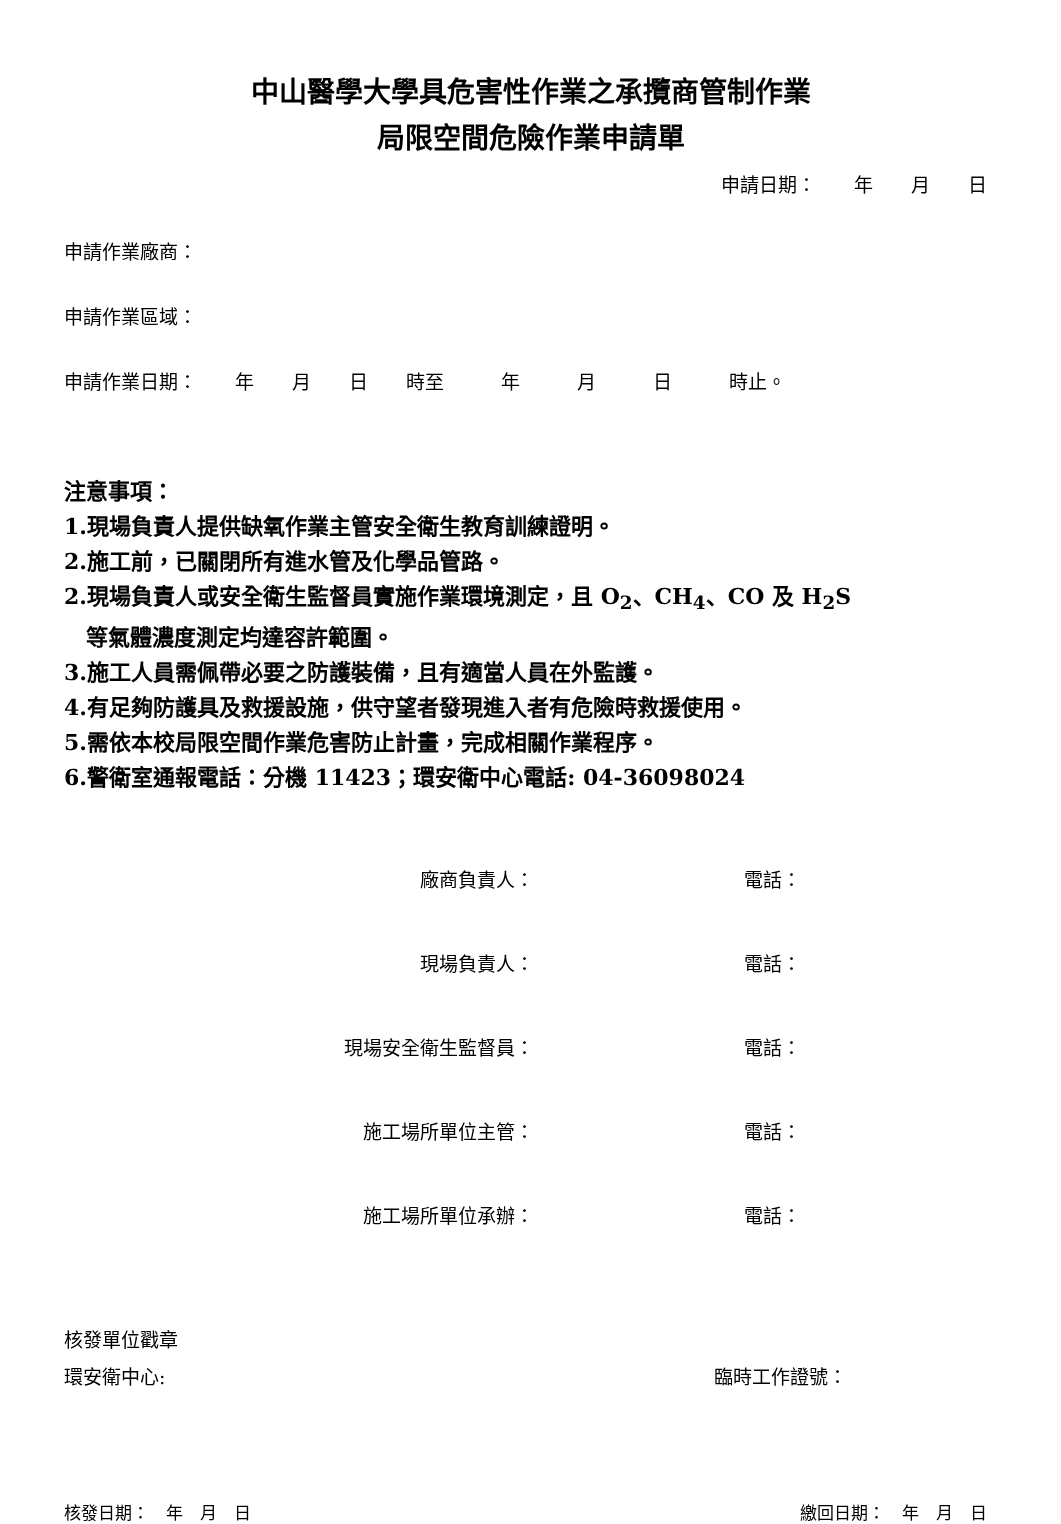中山醫學大學具危害性作業之承攬商管制作業
局限空間危險作業申請單
申請日期：　　年　　月　　日
申請作業廠商：
申請作業區域：
申請作業日期：　　年　　月　　日　　時至　　　年　　　月　　　日　　　時止。
注意事項：
1.現場負責人提供缺氧作業主管安全衛生教育訓練證明。
2.施工前，已關閉所有進水管及化學品管路。
2.現場負責人或安全衛生監督員實施作業環境測定，且 O<sub>2</sub>、CH<sub>4</sub>、CO 及 H<sub>2</sub>S
　等氣體濃度測定均達容許範圍。
3.施工人員需佩帶必要之防護裝備，且有適當人員在外監護。
4.有足夠防護具及救援設施，供守望者發現進入者有危險時救援使用。
5.需依本校局限空間作業危害防止計畫，完成相關作業程序。
6.警衛室通報電話：分機 11423；環安衛中心電話: 04-36098024
廠商負責人： 電話：
現場負責人： 電話：
現場安全衛生監督員： 電話：
施工場所單位主管： 電話：
施工場所單位承辦： 電話：
核發單位戳章
環安衛中心: 臨時工作證號：
核發日期：　年　月　日 繳回日期：　年　月　日